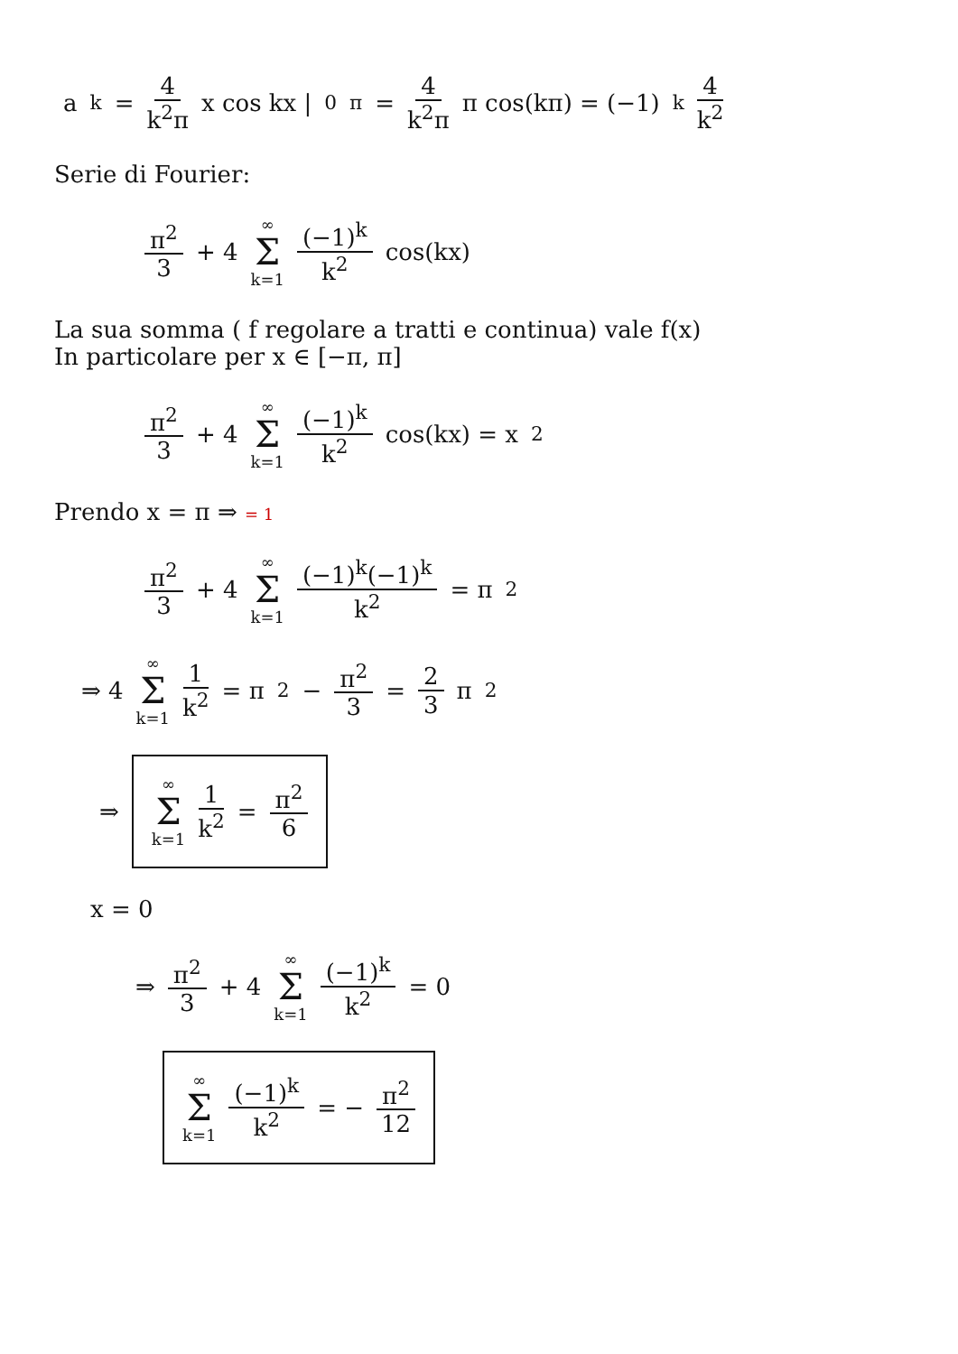a<sub>k</sub> = 4 k<sup>2</sup>π x cos kx |<sub>0</sub><sup>π</sup> = 4 k<sup>2</sup>π π cos(kπ) = (−1)<sup>k</sup> 4 k<sup>2</sup>
Serie di Fourier:
π<sup>2</sup> 3 + 4 ∞ Σ k=1 (−1)<sup>k</sup> k<sup>2</sup> cos(kx)
La sua somma ( f regolare a tratti e continua) vale f(x)
In particolare per x ∈ [−π, π]
π<sup>2</sup> 3 + 4 ∞ Σ k=1 (−1)<sup>k</sup> k<sup>2</sup> cos(kx) = x<sup>2</sup>
Prendo x = π ⇒ = 1
π<sup>2</sup> 3 + 4 ∞ Σ k=1 (−1)<sup>k</sup>(−1)<sup>k</sup> k<sup>2</sup> = π<sup>2</sup>
⇒ 4 ∞ Σ k=1 1 k<sup>2</sup> = π<sup>2</sup> − π<sup>2</sup> 3 = 2 3 π<sup>2</sup>
⇒ ∞ Σ k=1 1 k<sup>2</sup> = π<sup>2</sup> 6
x = 0
⇒ π<sup>2</sup> 3 + 4 ∞ Σ k=1 (−1)<sup>k</sup> k<sup>2</sup> = 0
∞ Σ k=1 (−1)<sup>k</sup> k<sup>2</sup> = − π<sup>2</sup> 12